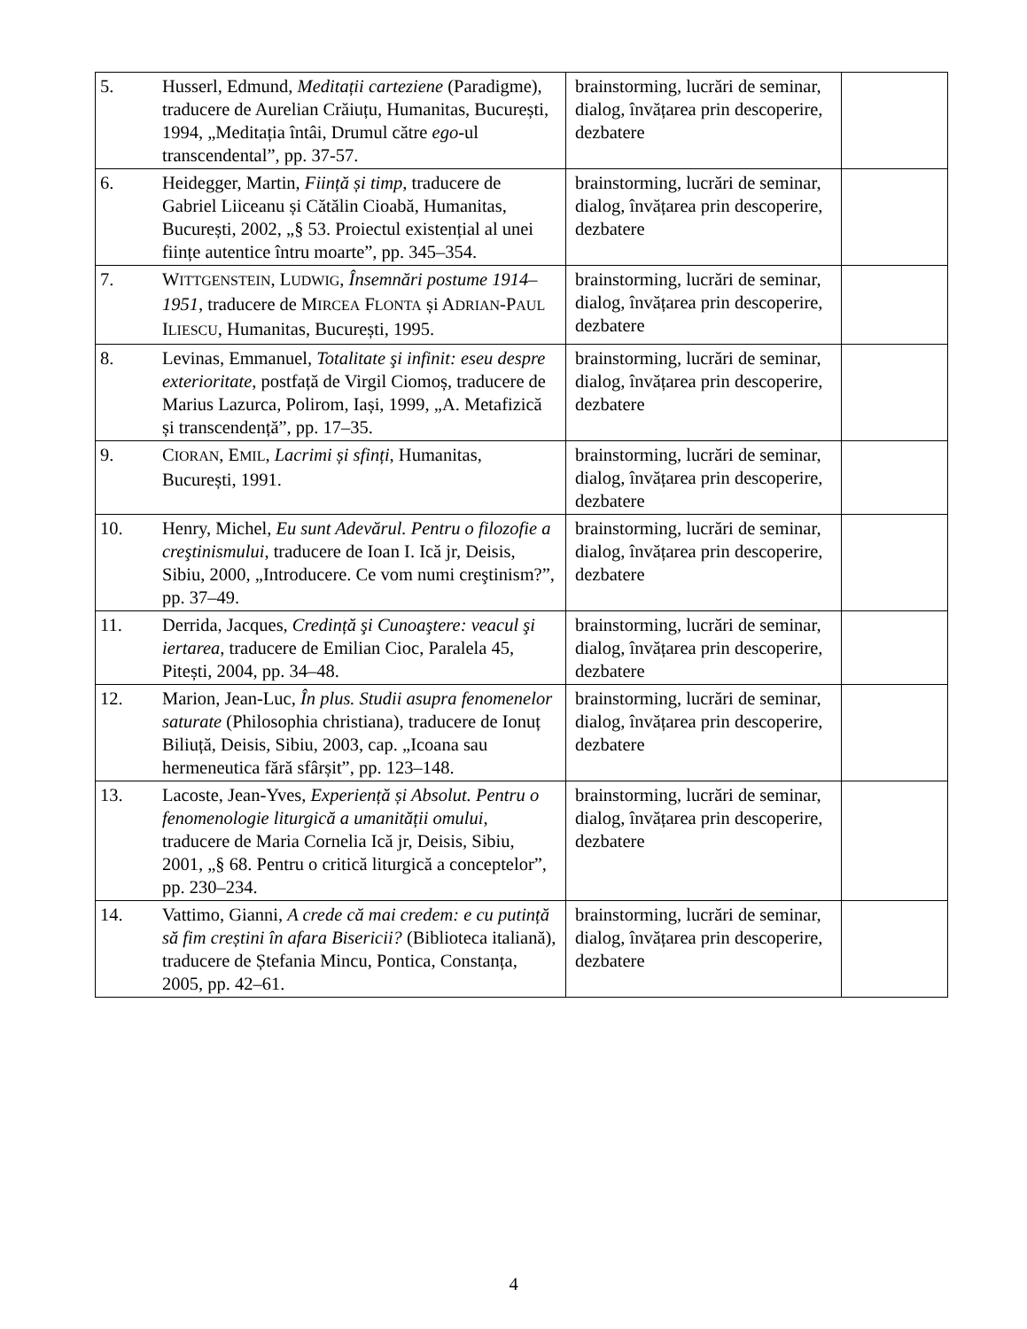| 5. Husserl, Edmund, Meditații carteziene (Paradigme), traducere de Aurelian Crăiuțu, Humanitas, București, 1994, „Meditația întâi, Drumul către ego -ul transcendental”, pp. 37-57. | brainstorming, lucrări de seminar, dialog, învățarea prin descoperire, dezbatere | |
| 6. Heidegger, Martin, Ființă și timp , traducere de Gabriel Liiceanu și Cătălin Cioabă, Humanitas, București, 2002, „§ 53. Proiectul existențial al unei ființe autentice întru moarte”, pp. 345–354. | brainstorming, lucrări de seminar, dialog, învățarea prin descoperire, dezbatere | |
| 7. W ITTGENSTEIN , L UDWIG , Însemnări postume 1914–1951 , traducere de M IRCEA F LONTA și A DRIAN -P AUL I LIESCU , Humanitas, București, 1995. | brainstorming, lucrări de seminar, dialog, învățarea prin descoperire, dezbatere | |
| 8. Levinas, Emmanuel, Totalitate şi infinit: eseu despre exterioritate , postfață de Virgil Ciomoș, traducere de Marius Lazurca, Polirom, Iași, 1999, „A. Metafizică și transcendență”, pp. 17–35. | brainstorming, lucrări de seminar, dialog, învățarea prin descoperire, dezbatere | |
| 9. C IORAN , E MIL , Lacrimi și sfinți , Humanitas, București, 1991. | brainstorming, lucrări de seminar, dialog, învățarea prin descoperire, dezbatere | |
| 10. Henry, Michel, Eu sunt Adevărul. Pentru o filozofie a creştinismului , traducere de Ioan I. Ică jr, Deisis, Sibiu, 2000, „Introducere. Ce vom numi creştinism?”, pp. 37–49. | brainstorming, lucrări de seminar, dialog, învățarea prin descoperire, dezbatere | |
| 11. Derrida, Jacques, Credință şi Cunoaştere: veacul şi iertarea , traducere de Emilian Cioc, Paralela 45, Pitești, 2004, pp. 34–48. | brainstorming, lucrări de seminar, dialog, învățarea prin descoperire, dezbatere | |
| 12. Marion, Jean-Luc, În plus. Studii asupra fenomenelor saturate (Philosophia christiana), traducere de Ionuț Biliuță, Deisis, Sibiu, 2003, cap. „Icoana sau hermeneutica fără sfârșit”, pp. 123–148. | brainstorming, lucrări de seminar, dialog, învățarea prin descoperire, dezbatere | |
| 13. Lacoste, Jean-Yves, Experiență și Absolut. Pentru o fenomenologie liturgică a umanității omului , traducere de Maria Cornelia Ică jr, Deisis, Sibiu, 2001, „§ 68. Pentru o critică liturgică a conceptelor”, pp. 230–234. | brainstorming, lucrări de seminar, dialog, învățarea prin descoperire, dezbatere | |
| 14. Vattimo, Gianni, A crede că mai credem: e cu putință să fim creștini în afara Bisericii? (Biblioteca italiană), traducere de Ștefania Mincu, Pontica, Constanța, 2005, pp. 42–61. | brainstorming, lucrări de seminar, dialog, învățarea prin descoperire, dezbatere | |
4